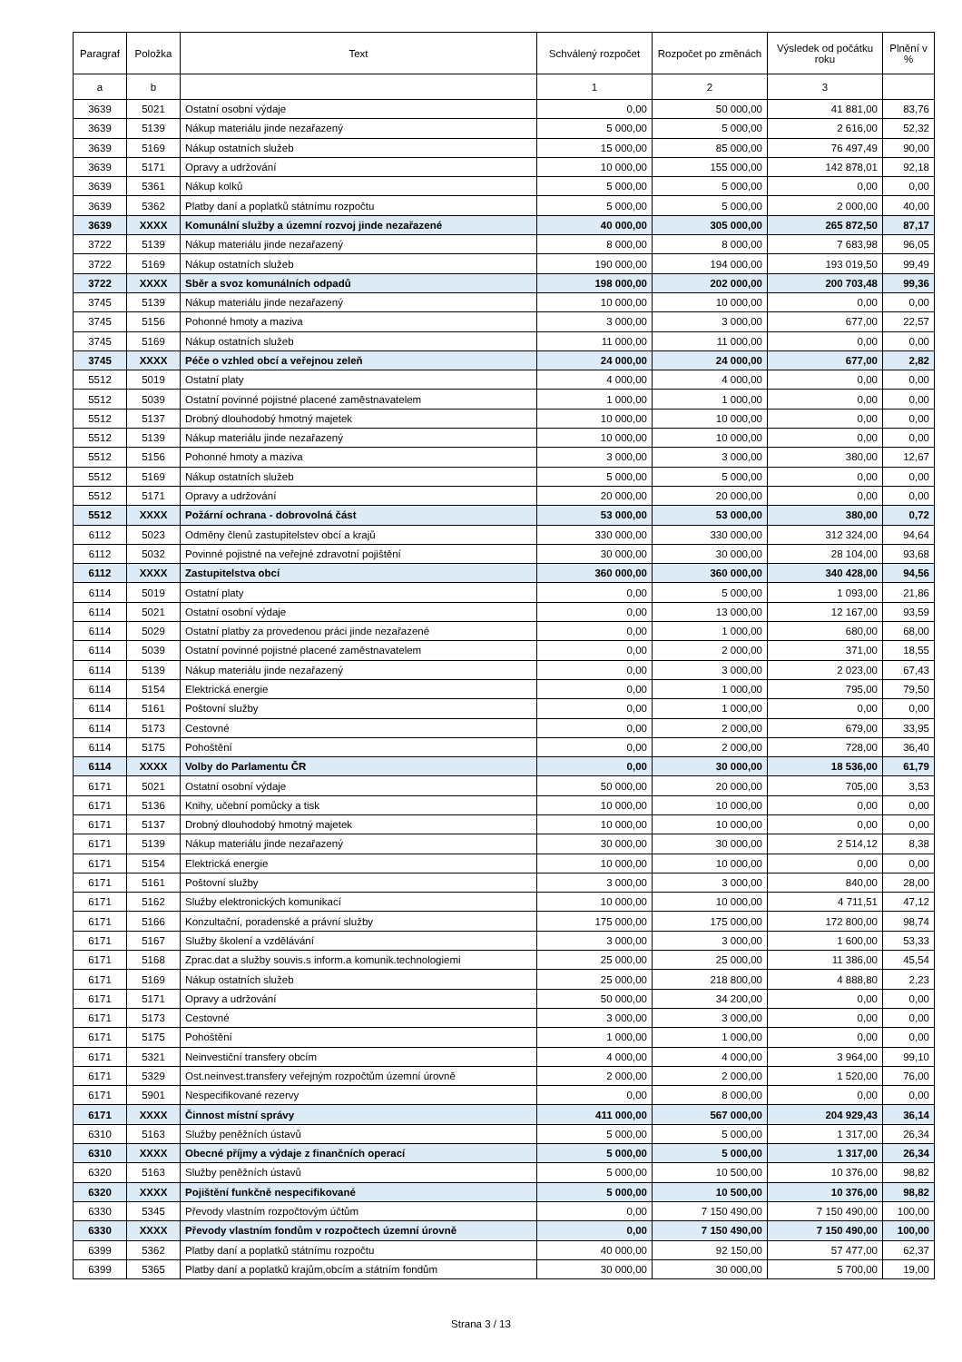| Paragraf | Položka | Text | Schválený rozpočet | Rozpočet po změnách | Výsledek od počátku roku | Plnění v % |
| --- | --- | --- | --- | --- | --- | --- |
| a | b | | 1 | 2 | 3 | |
| 3639 | 5021 | Ostatní osobní výdaje | 0,00 | 50 000,00 | 41 881,00 | 83,76 |
| 3639 | 5139 | Nákup materiálu jinde nezařazený | 5 000,00 | 5 000,00 | 2 616,00 | 52,32 |
| 3639 | 5169 | Nákup ostatních služeb | 15 000,00 | 85 000,00 | 76 497,49 | 90,00 |
| 3639 | 5171 | Opravy a udržování | 10 000,00 | 155 000,00 | 142 878,01 | 92,18 |
| 3639 | 5361 | Nákup kolků | 5 000,00 | 5 000,00 | 0,00 | 0,00 |
| 3639 | 5362 | Platby daní a poplatků státnímu rozpočtu | 5 000,00 | 5 000,00 | 2 000,00 | 40,00 |
| 3639 | XXXX | Komunální služby a územní rozvoj jinde nezařazené | 40 000,00 | 305 000,00 | 265 872,50 | 87,17 |
| 3722 | 5139 | Nákup materiálu jinde nezařazený | 8 000,00 | 8 000,00 | 7 683,98 | 96,05 |
| 3722 | 5169 | Nákup ostatních služeb | 190 000,00 | 194 000,00 | 193 019,50 | 99,49 |
| 3722 | XXXX | Sběr a svoz komunálních odpadů | 198 000,00 | 202 000,00 | 200 703,48 | 99,36 |
| 3745 | 5139 | Nákup materiálu jinde nezařazený | 10 000,00 | 10 000,00 | 0,00 | 0,00 |
| 3745 | 5156 | Pohonné hmoty a maziva | 3 000,00 | 3 000,00 | 677,00 | 22,57 |
| 3745 | 5169 | Nákup ostatních služeb | 11 000,00 | 11 000,00 | 0,00 | 0,00 |
| 3745 | XXXX | Péče o vzhled obcí a veřejnou zeleň | 24 000,00 | 24 000,00 | 677,00 | 2,82 |
| 5512 | 5019 | Ostatní platy | 4 000,00 | 4 000,00 | 0,00 | 0,00 |
| 5512 | 5039 | Ostatní povinné pojistné placené zaměstnavatelem | 1 000,00 | 1 000,00 | 0,00 | 0,00 |
| 5512 | 5137 | Drobný dlouhodobý hmotný majetek | 10 000,00 | 10 000,00 | 0,00 | 0,00 |
| 5512 | 5139 | Nákup materiálu jinde nezařazený | 10 000,00 | 10 000,00 | 0,00 | 0,00 |
| 5512 | 5156 | Pohonné hmoty a maziva | 3 000,00 | 3 000,00 | 380,00 | 12,67 |
| 5512 | 5169 | Nákup ostatních služeb | 5 000,00 | 5 000,00 | 0,00 | 0,00 |
| 5512 | 5171 | Opravy a udržování | 20 000,00 | 20 000,00 | 0,00 | 0,00 |
| 5512 | XXXX | Požární ochrana - dobrovolná část | 53 000,00 | 53 000,00 | 380,00 | 0,72 |
| 6112 | 5023 | Odměny členů zastupitelstev obcí a krajů | 330 000,00 | 330 000,00 | 312 324,00 | 94,64 |
| 6112 | 5032 | Povinné pojistné na veřejné zdravotní pojištění | 30 000,00 | 30 000,00 | 28 104,00 | 93,68 |
| 6112 | XXXX | Zastupitelstva obcí | 360 000,00 | 360 000,00 | 340 428,00 | 94,56 |
| 6114 | 5019 | Ostatní platy | 0,00 | 5 000,00 | 1 093,00 | 21,86 |
| 6114 | 5021 | Ostatní osobní výdaje | 0,00 | 13 000,00 | 12 167,00 | 93,59 |
| 6114 | 5029 | Ostatní platby za provedenou práci jinde nezařazené | 0,00 | 1 000,00 | 680,00 | 68,00 |
| 6114 | 5039 | Ostatní povinné pojistné placené zaměstnavatelem | 0,00 | 2 000,00 | 371,00 | 18,55 |
| 6114 | 5139 | Nákup materiálu jinde nezařazený | 0,00 | 3 000,00 | 2 023,00 | 67,43 |
| 6114 | 5154 | Elektrická energie | 0,00 | 1 000,00 | 795,00 | 79,50 |
| 6114 | 5161 | Poštovní služby | 0,00 | 1 000,00 | 0,00 | 0,00 |
| 6114 | 5173 | Cestovné | 0,00 | 2 000,00 | 679,00 | 33,95 |
| 6114 | 5175 | Pohoštění | 0,00 | 2 000,00 | 728,00 | 36,40 |
| 6114 | XXXX | Volby do Parlamentu ČR | 0,00 | 30 000,00 | 18 536,00 | 61,79 |
| 6171 | 5021 | Ostatní osobní výdaje | 50 000,00 | 20 000,00 | 705,00 | 3,53 |
| 6171 | 5136 | Knihy, učební pomůcky a tisk | 10 000,00 | 10 000,00 | 0,00 | 0,00 |
| 6171 | 5137 | Drobný dlouhodobý hmotný majetek | 10 000,00 | 10 000,00 | 0,00 | 0,00 |
| 6171 | 5139 | Nákup materiálu jinde nezařazený | 30 000,00 | 30 000,00 | 2 514,12 | 8,38 |
| 6171 | 5154 | Elektrická energie | 10 000,00 | 10 000,00 | 0,00 | 0,00 |
| 6171 | 5161 | Poštovní služby | 3 000,00 | 3 000,00 | 840,00 | 28,00 |
| 6171 | 5162 | Služby elektronických komunikací | 10 000,00 | 10 000,00 | 4 711,51 | 47,12 |
| 6171 | 5166 | Konzultační, poradenské a právní služby | 175 000,00 | 175 000,00 | 172 800,00 | 98,74 |
| 6171 | 5167 | Služby školení a vzdělávání | 3 000,00 | 3 000,00 | 1 600,00 | 53,33 |
| 6171 | 5168 | Zprac.dat a služby souvis.s inform.a komunik.technologiemi | 25 000,00 | 25 000,00 | 11 386,00 | 45,54 |
| 6171 | 5169 | Nákup ostatních služeb | 25 000,00 | 218 800,00 | 4 888,80 | 2,23 |
| 6171 | 5171 | Opravy a udržování | 50 000,00 | 34 200,00 | 0,00 | 0,00 |
| 6171 | 5173 | Cestovné | 3 000,00 | 3 000,00 | 0,00 | 0,00 |
| 6171 | 5175 | Pohoštění | 1 000,00 | 1 000,00 | 0,00 | 0,00 |
| 6171 | 5321 | Neinvestiční transfery obcím | 4 000,00 | 4 000,00 | 3 964,00 | 99,10 |
| 6171 | 5329 | Ost.neinvest.transfery veřejným rozpočtům územní úrovně | 2 000,00 | 2 000,00 | 1 520,00 | 76,00 |
| 6171 | 5901 | Nespecifikované rezervy | 0,00 | 8 000,00 | 0,00 | 0,00 |
| 6171 | XXXX | Činnost místní správy | 411 000,00 | 567 000,00 | 204 929,43 | 36,14 |
| 6310 | 5163 | Služby peněžních ústavů | 5 000,00 | 5 000,00 | 1 317,00 | 26,34 |
| 6310 | XXXX | Obecné příjmy a výdaje z finančních operací | 5 000,00 | 5 000,00 | 1 317,00 | 26,34 |
| 6320 | 5163 | Služby peněžních ústavů | 5 000,00 | 10 500,00 | 10 376,00 | 98,82 |
| 6320 | XXXX | Pojištění funkčně nespecifikované | 5 000,00 | 10 500,00 | 10 376,00 | 98,82 |
| 6330 | 5345 | Převody vlastním rozpočtovým účtům | 0,00 | 7 150 490,00 | 7 150 490,00 | 100,00 |
| 6330 | XXXX | Převody vlastním fondům v rozpočtech územní úrovně | 0,00 | 7 150 490,00 | 7 150 490,00 | 100,00 |
| 6399 | 5362 | Platby daní a poplatků státnímu rozpočtu | 40 000,00 | 92 150,00 | 57 477,00 | 62,37 |
| 6399 | 5365 | Platby daní a poplatků krajům,obcím a státním fondům | 30 000,00 | 30 000,00 | 5 700,00 | 19,00 |
Strana 3 / 13